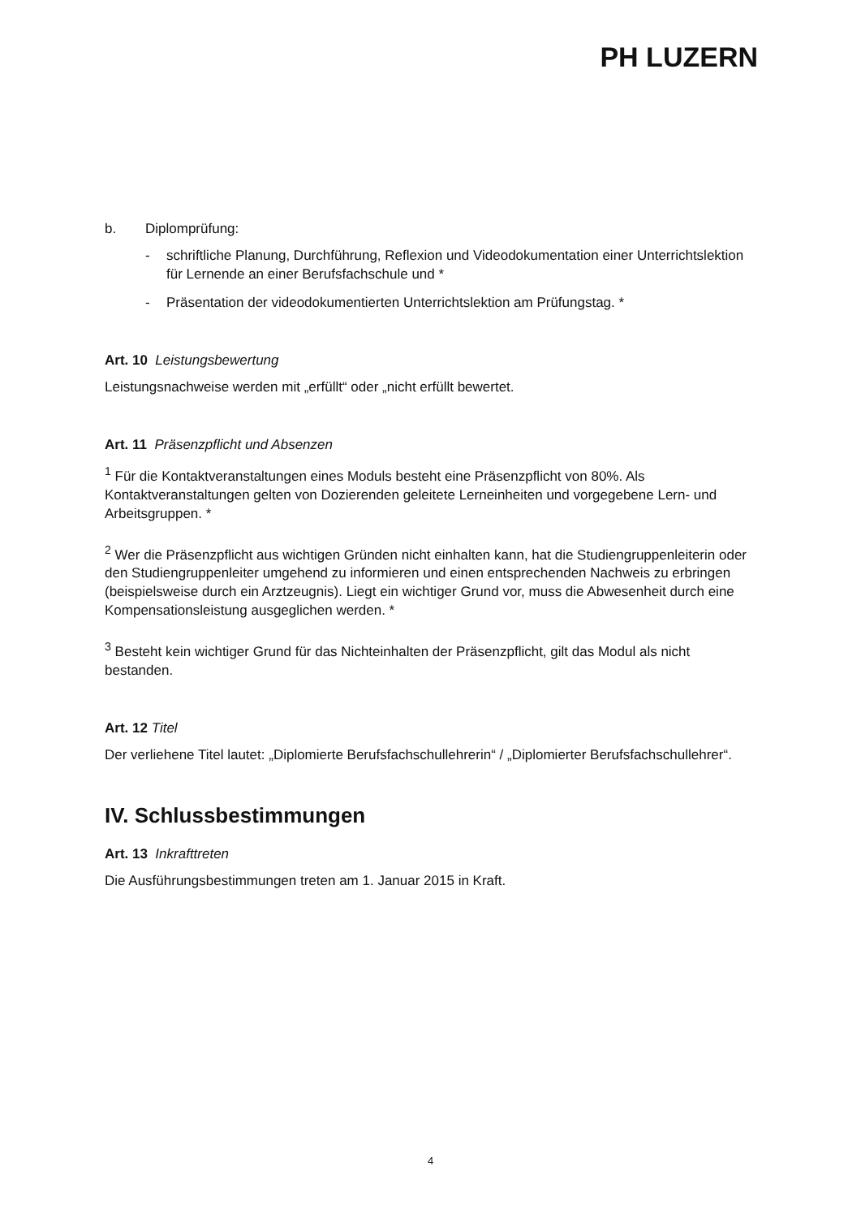PH LUZERN
b. Diplomprüfung:
- schriftliche Planung, Durchführung, Reflexion und Videodokumentation einer Unterrichtslektion für Lernende an einer Berufsfachschule und *
- Präsentation der videodokumentierten Unterrichtslektion am Prüfungstag. *
Art. 10 Leistungsbewertung
Leistungsnachweise werden mit „erfüllt“ oder „nicht erfüllt bewertet.
Art. 11 Präsenzpflicht und Absenzen
<sup>1</sup> Für die Kontaktveranstaltungen eines Moduls besteht eine Präsenzpflicht von 80%. Als Kontaktveranstaltungen gelten von Dozierenden geleitete Lerneinheiten und vorgegebene Lern- und Arbeitsgruppen. *
<sup>2</sup> Wer die Präsenzpflicht aus wichtigen Gründen nicht einhalten kann, hat die Studiengruppenleiterin oder den Studiengruppenleiter umgehend zu informieren und einen entsprechenden Nachweis zu erbringen (beispielsweise durch ein Arztzeugnis). Liegt ein wichtiger Grund vor, muss die Abwesenheit durch eine Kompensationsleistung ausgeglichen werden. *
<sup>3</sup> Besteht kein wichtiger Grund für das Nichteinhalten der Präsenzpflicht, gilt das Modul als nicht bestanden.
Art. 12 Titel
Der verliehene Titel lautet: „Diplomierte Berufsfachschullehrerin“ / „Diplomierter Berufsfachschullehrer“.
IV. Schlussbestimmungen
Art. 13 Inkrafttreten
Die Ausführungsbestimmungen treten am 1. Januar 2015 in Kraft.
4